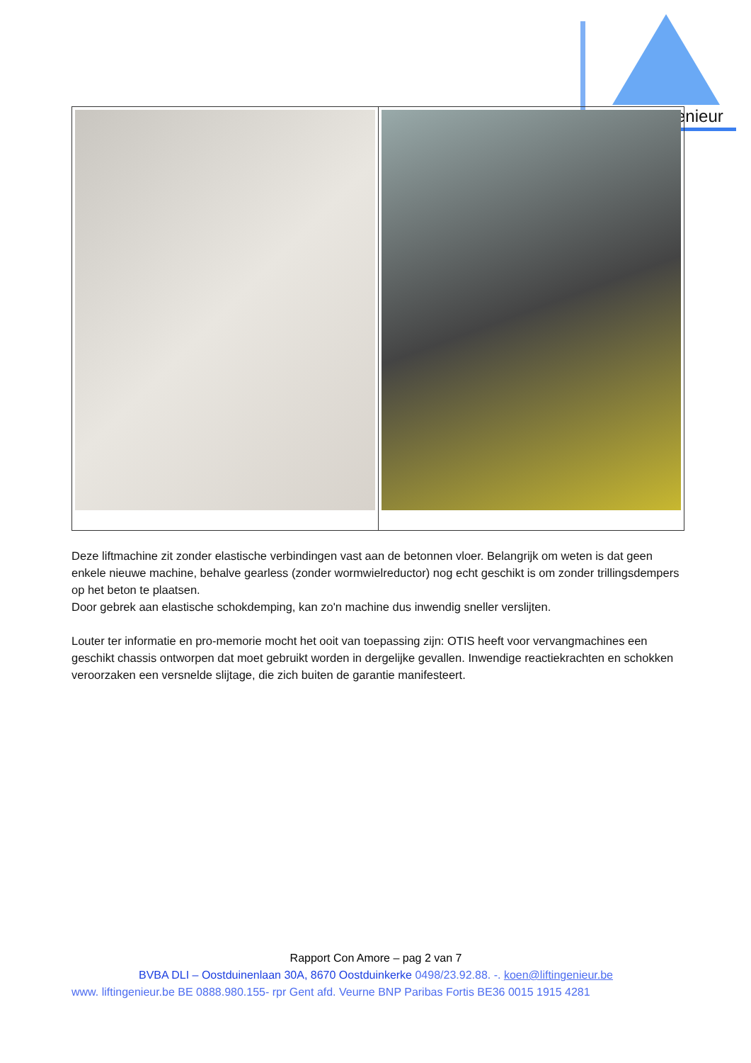enieur
Deze liftmachine zit zonder elastische verbindingen vast aan de betonnen vloer. Belangrijk om weten is dat geen enkele nieuwe machine, behalve gearless (zonder wormwielreductor) nog echt geschikt is om zonder trillingsdempers op het beton te plaatsen.
Door gebrek aan elastische schokdemping, kan zo'n machine dus inwendig sneller verslijten.
Louter ter informatie en pro-memorie mocht het ooit van toepassing zijn: OTIS heeft voor vervangmachines een geschikt chassis ontworpen dat moet gebruikt worden in dergelijke gevallen. Inwendige reactiekrachten en schokken veroorzaken een versnelde slijtage, die zich buiten de garantie manifesteert.
Rapport Con Amore – pag 2 van 7
BVBA DLI – Oostduinenlaan 30A, 8670 Oostduinkerke 0498/23.92.88. -. koen@liftingenieur.be
www. liftingenieur.be BE 0888.980.155- rpr Gent afd. Veurne BNP Paribas Fortis BE36 0015 1915 4281